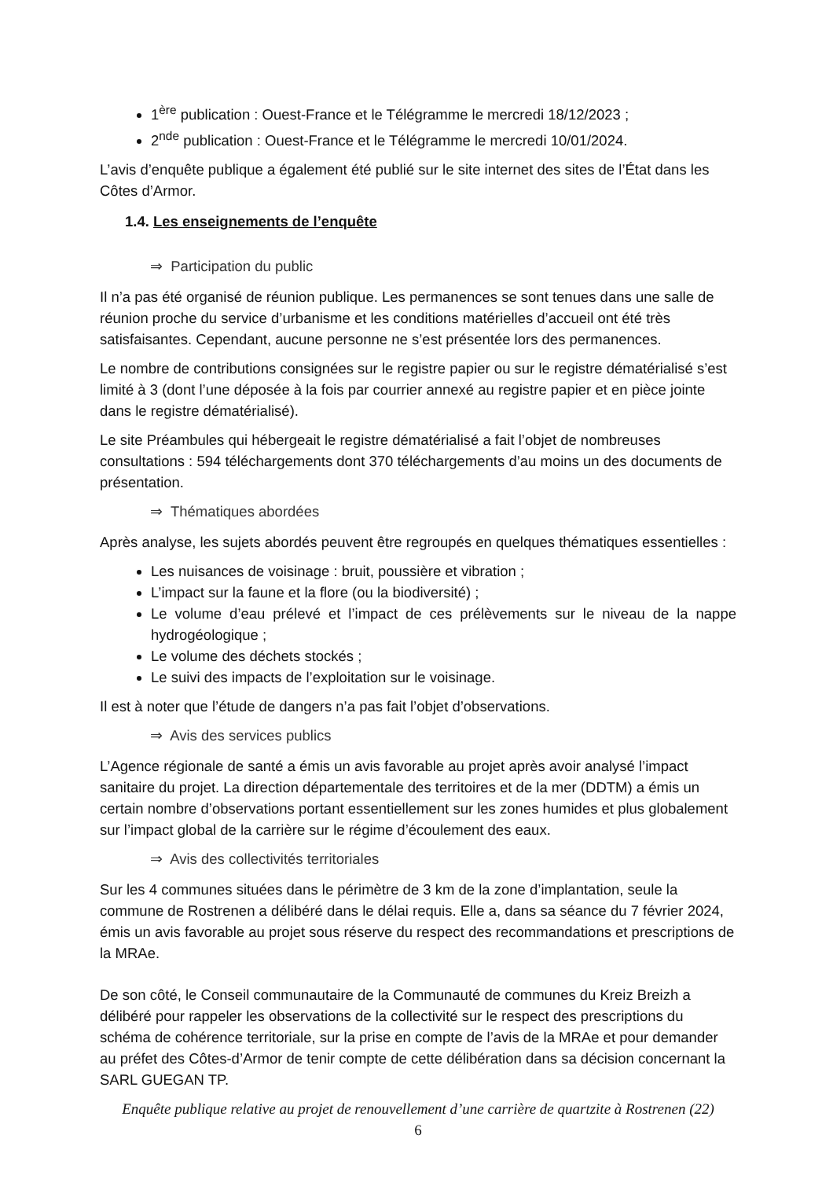1<sup>ère</sup> publication : Ouest-France et le Télégramme le mercredi 18/12/2023 ;
2<sup>nde</sup> publication : Ouest-France et le Télégramme le mercredi 10/01/2024.
L’avis d’enquête publique a également été publié sur le site internet des sites de l’État dans les Côtes d’Armor.
1.4. Les enseignements de l’enquête
⇒ Participation du public
Il n’a pas été organisé de réunion publique. Les permanences se sont tenues dans une salle de réunion proche du service d’urbanisme et les conditions matérielles d’accueil ont été très satisfaisantes. Cependant, aucune personne ne s’est présentée lors des permanences.
Le nombre de contributions consignées sur le registre papier ou sur le registre dématérialisé s’est limité à 3 (dont l’une déposée à la fois par courrier annexé au registre papier et en pièce jointe dans le registre dématérialisé).
Le site Préambules qui hébergeait le registre dématérialisé a fait l’objet de nombreuses consultations : 594 téléchargements dont 370 téléchargements d’au moins un des documents de présentation.
⇒ Thématiques abordées
Après analyse, les sujets abordés peuvent être regroupés en quelques thématiques essentielles :
Les nuisances de voisinage : bruit, poussière et vibration ;
L’impact sur la faune et la flore (ou la biodiversité) ;
Le volume d’eau prélevé et l’impact de ces prélèvements sur le niveau de la nappe hydrogéologique ;
Le volume des déchets stockés ;
Le suivi des impacts de l’exploitation sur le voisinage.
Il est à noter que l’étude de dangers n’a pas fait l’objet d’observations.
⇒ Avis des services publics
L’Agence régionale de santé a émis un avis favorable au projet après avoir analysé l’impact sanitaire du projet. La direction départementale des territoires et de la mer (DDTM) a émis un certain nombre d’observations portant essentiellement sur les zones humides et plus globalement sur l’impact global de la carrière sur le régime d’écoulement des eaux.
⇒ Avis des collectivités territoriales
Sur les 4 communes situées dans le périmètre de 3 km de la zone d’implantation, seule la commune de Rostrenen a délibéré dans le délai requis. Elle a, dans sa séance du 7 février 2024, émis un avis favorable au projet sous réserve du respect des recommandations et prescriptions de la MRAe.
De son côté, le Conseil communautaire de la Communauté de communes du Kreiz Breizh a délibéré pour rappeler les observations de la collectivité sur le respect des prescriptions du schéma de cohérence territoriale, sur la prise en compte de l’avis de la MRAe et pour demander au préfet des Côtes-d’Armor de tenir compte de cette délibération dans sa décision concernant la SARL GUEGAN TP.
Enquête publique relative au projet de renouvellement d’une carrière de quartzite à Rostrenen (22)
6